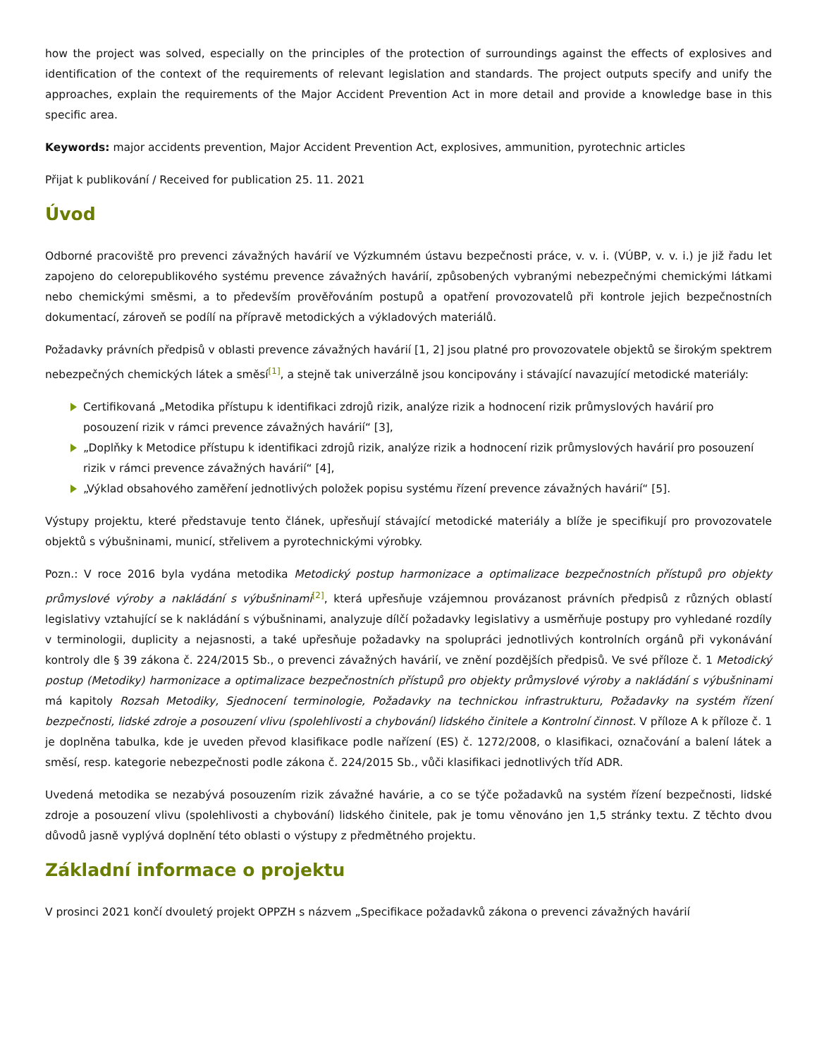how the project was solved, especially on the principles of the protection of surroundings against the effects of explosives and identification of the context of the requirements of relevant legislation and standards. The project outputs specify and unify the approaches, explain the requirements of the Major Accident Prevention Act in more detail and provide a knowledge base in this specific area.
Keywords: major accidents prevention, Major Accident Prevention Act, explosives, ammunition, pyrotechnic articles
Přijat k publikování / Received for publication 25. 11. 2021
Úvod
Odborné pracoviště pro prevenci závažných havárií ve Výzkumném ústavu bezpečnosti práce, v. v. i. (VÚBP, v. v. i.) je již řadu let zapojeno do celorepublikového systému prevence závažných havárií, způsobených vybranými nebezpečnými chemickými látkami nebo chemickými směsmi, a to především prověřováním postupů a opatření provozovatelů při kontrole jejich bezpečnostních dokumentací, zároveň se podílí na přípravě metodických a výkladových materiálů.
Požadavky právních předpisů v oblasti prevence závažných havárií [1, 2] jsou platné pro provozovatele objektů se širokým spektrem nebezpečných chemických látek a směsí<sup>[1]</sup>, a stejně tak univerzálně jsou koncipovány i stávající navazující metodické materiály:
Certifikovaná „Metodika přístupu k identifikaci zdrojů rizik, analýze rizik a hodnocení rizik průmyslových havárií pro posouzení rizik v rámci prevence závažných havárií“ [3],
„Doplňky k Metodice přístupu k identifikaci zdrojů rizik, analýze rizik a hodnocení rizik průmyslových havárií pro posouzení rizik v rámci prevence závažných havárií“ [4],
„Výklad obsahového zaměření jednotlivých položek popisu systému řízení prevence závažných havárií“ [5].
Výstupy projektu, které představuje tento článek, upřesňují stávající metodické materiály a blíže je specifikují pro provozovatele objektů s výbušninami, municí, střelivem a pyrotechnickými výrobky.
Pozn.: V roce 2016 byla vydána metodika Metodický postup harmonizace a optimalizace bezpečnostních přístupů pro objekty průmyslové výroby a nakládání s výbušninami<sup>[2]</sup>, která upřesňuje vzájemnou provázanost právních předpisů z různých oblastí legislativy vztahující se k nakládání s výbušninami, analyzuje dílčí požadavky legislativy a usměrňuje postupy pro vyhledané rozdíly v terminologii, duplicity a nejasnosti, a také upřesňuje požadavky na spolupráci jednotlivých kontrolních orgánů při vykonávání kontroly dle § 39 zákona č. 224/2015 Sb., o prevenci závažných havárií, ve znění pozdějších předpisů. Ve své příloze č. 1 Metodický postup (Metodiky) harmonizace a optimalizace bezpečnostních přístupů pro objekty průmyslové výroby a nakládání s výbušninami má kapitoly Rozsah Metodiky, Sjednocení terminologie, Požadavky na technickou infrastrukturu, Požadavky na systém řízení bezpečnosti, lidské zdroje a posouzení vlivu (spolehlivosti a chybování) lidského činitele a Kontrolní činnost. V příloze A k příloze č. 1 je doplněna tabulka, kde je uveden převod klasifikace podle nařízení (ES) č. 1272/2008, o klasifikaci, označování a balení látek a směsí, resp. kategorie nebezpečnosti podle zákona č. 224/2015 Sb., vůči klasifikaci jednotlivých tříd ADR.
Uvedená metodika se nezabývá posouzením rizik závažné havárie, a co se týče požadavků na systém řízení bezpečnosti, lidské zdroje a posouzení vlivu (spolehlivosti a chybování) lidského činitele, pak je tomu věnováno jen 1,5 stránky textu. Z těchto dvou důvodů jasně vyplývá doplnění této oblasti o výstupy z předmětného projektu.
Základní informace o projektu
V prosinci 2021 končí dvouletý projekt OPPZH s názvem „Specifikace požadavků zákona o prevenci závažných havárií